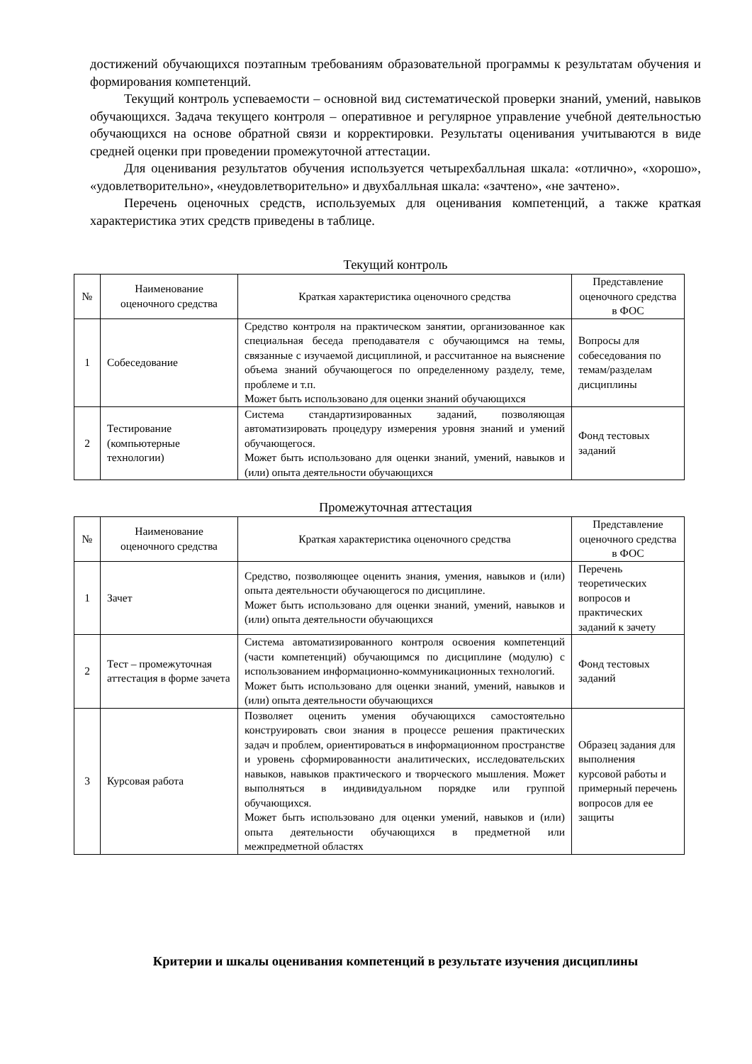достижений обучающихся поэтапным требованиям образовательной программы к результатам обучения и формирования компетенций.
Текущий контроль успеваемости – основной вид систематической проверки знаний, умений, навыков обучающихся. Задача текущего контроля – оперативное и регулярное управление учебной деятельностью обучающихся на основе обратной связи и корректировки. Результаты оценивания учитываются в виде средней оценки при проведении промежуточной аттестации.
Для оценивания результатов обучения используется четырехбалльная шкала: «отлично», «хорошо», «удовлетворительно», «неудовлетворительно» и двухбалльная шкала: «зачтено», «не зачтено».
Перечень оценочных средств, используемых для оценивания компетенций, а также краткая характеристика этих средств приведены в таблице.
Текущий контроль
| № | Наименование оценочного средства | Краткая характеристика оценочного средства | Представление оценочного средства в ФОС |
| --- | --- | --- | --- |
| 1 | Собеседование | Средство контроля на практическом занятии, организованное как специальная беседа преподавателя с обучающимся на темы, связанные с изучаемой дисциплиной, и рассчитанное на выяснение объема знаний обучающегося по определенному разделу, теме, проблеме и т.п. Может быть использовано для оценки знаний обучающихся | Вопросы для собеседования по темам/разделам дисциплины |
| 2 | Тестирование (компьютерные технологии) | Система стандартизированных заданий, позволяющая автоматизировать процедуру измерения уровня знаний и умений обучающегося. Может быть использовано для оценки знаний, умений, навыков и (или) опыта деятельности обучающихся | Фонд тестовых заданий |
Промежуточная аттестация
| № | Наименование оценочного средства | Краткая характеристика оценочного средства | Представление оценочного средства в ФОС |
| --- | --- | --- | --- |
| 1 | Зачет | Средство, позволяющее оценить знания, умения, навыков и (или) опыта деятельности обучающегося по дисциплине. Может быть использовано для оценки знаний, умений, навыков и (или) опыта деятельности обучающихся | Перечень теоретических вопросов и практических заданий к зачету |
| 2 | Тест – промежуточная аттестация в форме зачета | Система автоматизированного контроля освоения компетенций (части компетенций) обучающимся по дисциплине (модулю) с использованием информационно-коммуникационных технологий. Может быть использовано для оценки знаний, умений, навыков и (или) опыта деятельности обучающихся | Фонд тестовых заданий |
| 3 | Курсовая работа | Позволяет оценить умения обучающихся самостоятельно конструировать свои знания в процессе решения практических задач и проблем, ориентироваться в информационном пространстве и уровень сформированности аналитических, исследовательских навыков, навыков практического и творческого мышления. Может выполняться в индивидуальном порядке или группой обучающихся. Может быть использовано для оценки умений, навыков и (или) опыта деятельности обучающихся в предметной или межпредметной областях | Образец задания для выполнения курсовой работы и примерный перечень вопросов для ее защиты |
Критерии и шкалы оценивания компетенций в результате изучения дисциплины